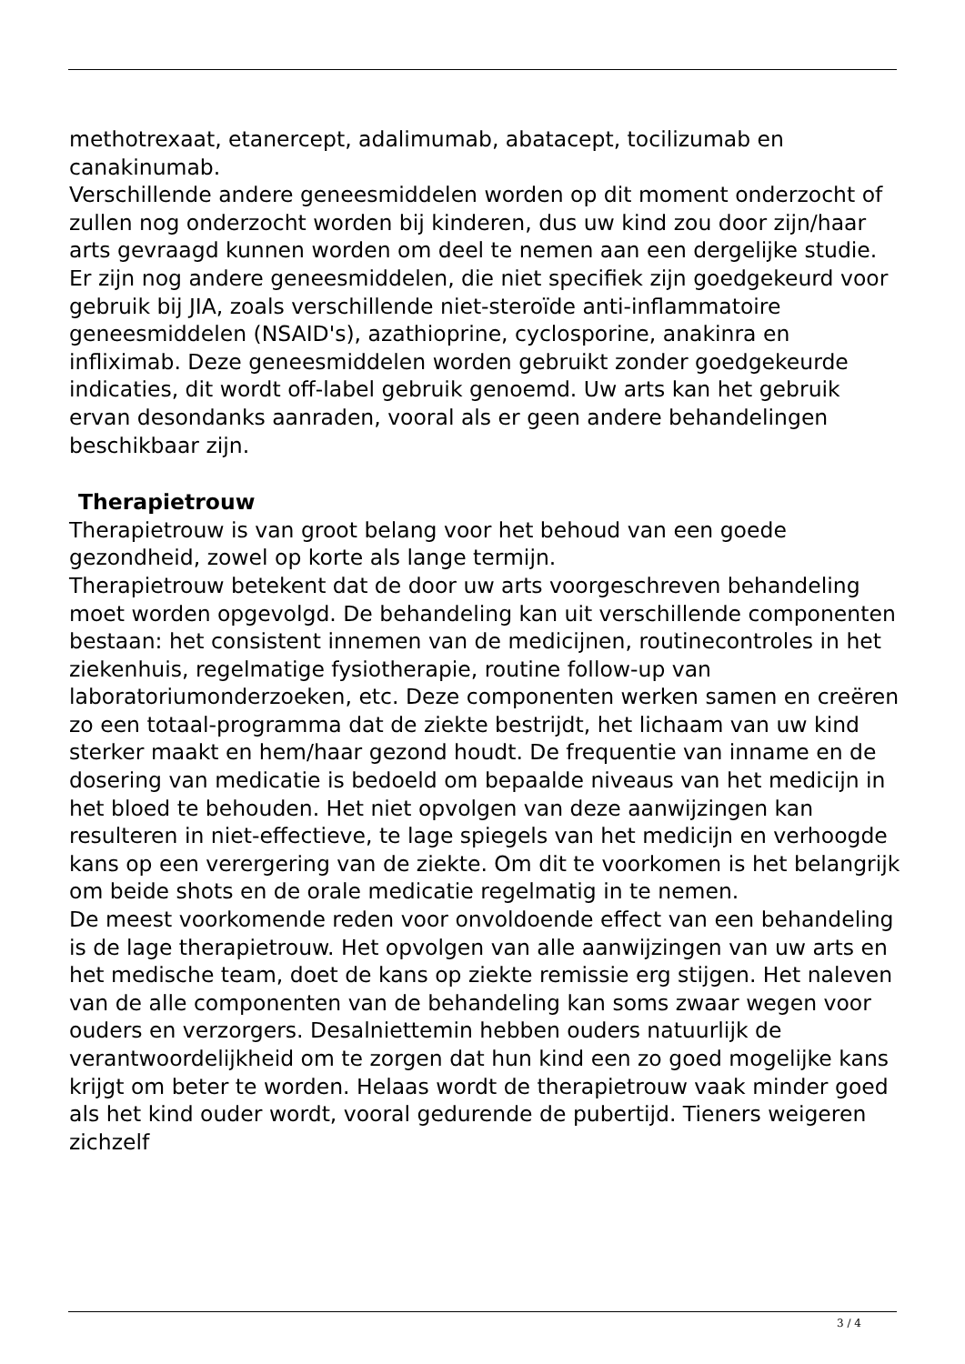methotrexaat, etanercept, adalimumab, abatacept, tocilizumab en canakinumab.
Verschillende andere geneesmiddelen worden op dit moment onderzocht of zullen nog onderzocht worden bij kinderen, dus uw kind zou door zijn/haar arts gevraagd kunnen worden om deel te nemen aan een dergelijke studie.
Er zijn nog andere geneesmiddelen, die niet specifiek zijn goedgekeurd voor gebruik bij JIA, zoals verschillende niet-steroïde anti-inflammatoire geneesmiddelen (NSAID's), azathioprine, cyclosporine, anakinra en infliximab. Deze geneesmiddelen worden gebruikt zonder goedgekeurde indicaties, dit wordt off-label gebruik genoemd. Uw arts kan het gebruik ervan desondanks aanraden, vooral als er geen andere behandelingen beschikbaar zijn.
Therapietrouw
Therapietrouw is van groot belang voor het behoud van een goede gezondheid, zowel op korte als lange termijn.
Therapietrouw betekent dat de door uw arts voorgeschreven behandeling moet worden opgevolgd. De behandeling kan uit verschillende componenten bestaan: het consistent innemen van de medicijnen, routinecontroles in het ziekenhuis, regelmatige fysiotherapie, routine follow-up van laboratoriumonderzoeken, etc. Deze componenten werken samen en creëren zo een totaal-programma dat de ziekte bestrijdt, het lichaam van uw kind sterker maakt en hem/haar gezond houdt. De frequentie van inname en de dosering van medicatie is bedoeld om bepaalde niveaus van het medicijn in het bloed te behouden. Het niet opvolgen van deze aanwijzingen kan resulteren in niet-effectieve, te lage spiegels van het medicijn en verhoogde kans op een verergering van de ziekte. Om dit te voorkomen is het belangrijk om beide shots en de orale medicatie regelmatig in te nemen.
De meest voorkomende reden voor onvoldoende effect van een behandeling is de lage therapietrouw. Het opvolgen van alle aanwijzingen van uw arts en het medische team, doet de kans op ziekte remissie erg stijgen. Het naleven van de alle componenten van de behandeling kan soms zwaar wegen voor ouders en verzorgers. Desalniettemin hebben ouders natuurlijk de verantwoordelijkheid om te zorgen dat hun kind een zo goed mogelijke kans krijgt om beter te worden. Helaas wordt de therapietrouw vaak minder goed als het kind ouder wordt, vooral gedurende de pubertijd. Tieners weigeren zichzelf
3 / 4